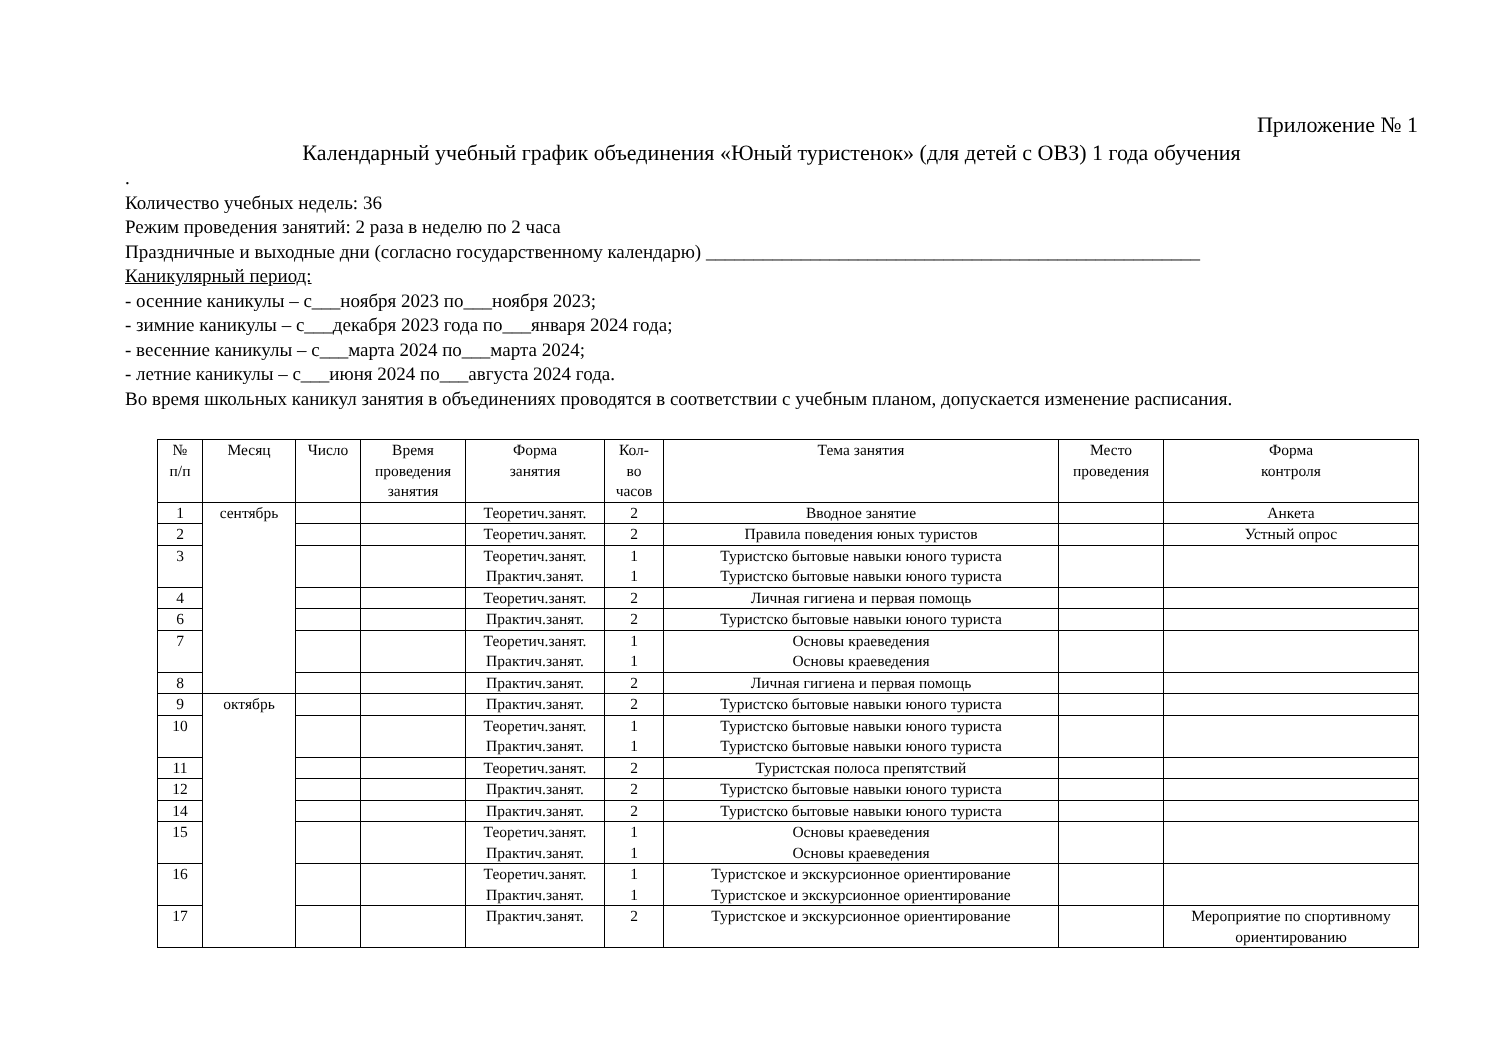Приложение № 1
Календарный учебный график объединения «Юный туристенок» (для детей с ОВЗ) 1 года обучения
.
Количество учебных недель: 36
Режим проведения занятий: 2 раза в неделю по 2 часа
Праздничные и выходные дни (согласно государственному календарю) ____________________________________________________
Каникулярный период:
- осенние каникулы – с___ноября 2023 по___ноября 2023;
- зимние каникулы – с___декабря 2023 года по___января 2024 года;
- весенние каникулы – с___марта 2024 по___марта 2024;
- летние каникулы – с___июня 2024 по___августа 2024 года.
Во время школьных каникул занятия в объединениях проводятся в соответствии с учебным планом, допускается изменение расписания.
| № п/п | Месяц | Число | Время проведения занятия | Форма занятия | Кол- во часов | Тема занятия | Место проведения | Форма контроля |
| --- | --- | --- | --- | --- | --- | --- | --- | --- |
| 1 | сентябрь | | | Теоретич.занят. | 2 | Вводное занятие | | Анкета |
| 2 | | | | Теоретич.занят. | 2 | Правила поведения юных туристов | | Устный опрос |
| 3 | | | | Теоретич.занят. Практич.занят. | 1 1 | Туристско бытовые навыки юного туриста Туристско бытовые навыки юного туриста | | |
| 4 | | | | Теоретич.занят. | 2 | Личная гигиена и первая помощь | | |
| 6 | | | | Практич.занят. | 2 | Туристско бытовые навыки юного туриста | | |
| 7 | | | | Теоретич.занят. Практич.занят. | 1 1 | Основы краеведения Основы краеведения | | |
| 8 | | | | Практич.занят. | 2 | Личная гигиена и первая помощь | | |
| 9 | октябрь | | | Практич.занят. | 2 | Туристско бытовые навыки юного туриста | | |
| 10 | | | | Теоретич.занят. Практич.занят. | 1 1 | Туристско бытовые навыки юного туриста Туристско бытовые навыки юного туриста | | |
| 11 | | | | Теоретич.занят. | 2 | Туристская полоса препятствий | | |
| 12 | | | | Практич.занят. | 2 | Туристско бытовые навыки юного туриста | | |
| 14 | | | | Практич.занят. | 2 | Туристско бытовые навыки юного туриста | | |
| 15 | | | | Теоретич.занят. Практич.занят. | 1 1 | Основы краеведения Основы краеведения | | |
| 16 | | | | Теоретич.занят. Практич.занят. | 1 1 | Туристское и экскурсионное ориентирование Туристское и экскурсионное ориентирование | | |
| 17 | | | | Практич.занят. | 2 | Туристское и экскурсионное ориентирование | | Мероприятие по спортивному ориентированию |